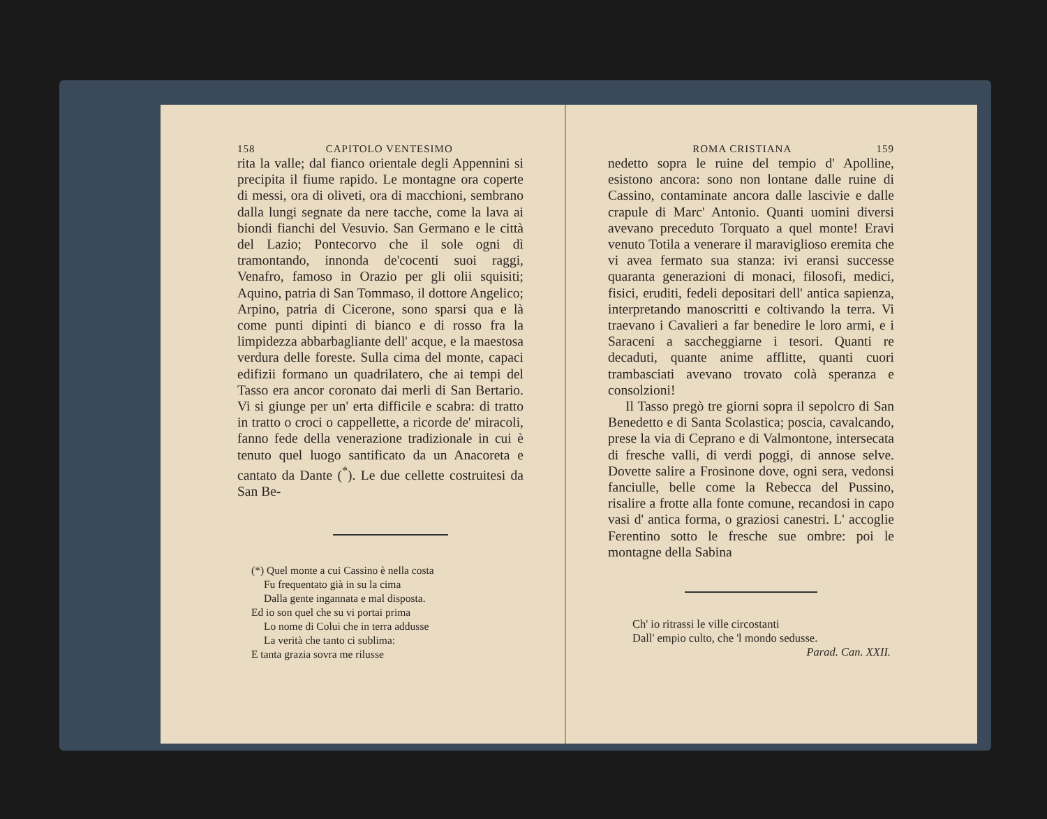158 CAPITOLO VENTESIMO
rita la valle; dal fianco orientale degli Appennini si precipita il fiume rapido. Le montagne ora coperte di messi, ora di oliveti, ora di macchioni, sembrano dalla lungi segnate da nere tacche, come la lava ai biondi fianchi del Vesuvio. San Germano e le città del Lazio; Pontecorvo che il sole ogni dì tramontando, innonda de'cocenti suoi raggi, Venafro, famoso in Orazio per gli olii squisiti; Aquino, patria di San Tommaso, il dottore Angelico; Arpino, patria di Cicerone, sono sparsi qua e là come punti dipinti di bianco e di rosso fra la limpidezza abbarbagliante dell' acque, e la maestosa verdura delle foreste. Sulla cima del monte, capaci edifizii formano un quadrilatero, che ai tempi del Tasso era ancor coronato dai merli di San Bertario. Vi si giunge per un' erta difficile e scabra: di tratto in tratto o croci o cappellette, a ricorde de' miracoli, fanno fede della venerazione tradizionale in cui è tenuto quel luogo santificato da un Anacoreta e cantato da Dante (<sup>*</sup>). Le due cellette costruitesi da San Be-
(*) Quel monte a cui Cassino è nella costa
Fu frequentato già in su la cima
Dalla gente ingannata e mal disposta.
Ed io son quel che su vi portai prima
Lo nome di Colui che in terra addusse
La verità che tanto ci sublima:
E tanta grazia sovra me rilusse
ROMA CRISTIANA 159
nedetto sopra le ruine del tempio d' Apolline, esistono ancora: sono non lontane dalle ruine di Cassino, contaminate ancora dalle lascivie e dalle crapule di Marc' Antonio. Quanti uomini diversi avevano preceduto Torquato a quel monte! Eravi venuto Totila a venerare il maraviglioso eremita che vi avea fermato sua stanza: ivi eransi successe quaranta generazioni di monaci, filosofi, medici, fisici, eruditi, fedeli depositari dell' antica sapienza, interpretando manoscritti e coltivando la terra. Vi traevano i Cavalieri a far benedire le loro armi, e i Saraceni a saccheggiarne i tesori. Quanti re decaduti, quante anime afflitte, quanti cuori trambasciati avevano trovato colà speranza e consolzioni!
Il Tasso pregò tre giorni sopra il sepolcro di San Benedetto e di Santa Scolastica; poscia, cavalcando, prese la via di Ceprano e di Valmontone, intersecata di fresche valli, di verdi poggi, di annose selve. Dovette salire a Frosinone dove, ogni sera, vedonsi fanciulle, belle come la Rebecca del Pussino, risalire a frotte alla fonte comune, recandosi in capo vasi d' antica forma, o graziosi canestri. L' accoglie Ferentino sotto le fresche sue ombre: poi le montagne della Sabina
Ch' io ritrassi le ville circostanti
Dall' empio culto, che 'l mondo sedusse.
Parad. Can. XXII.